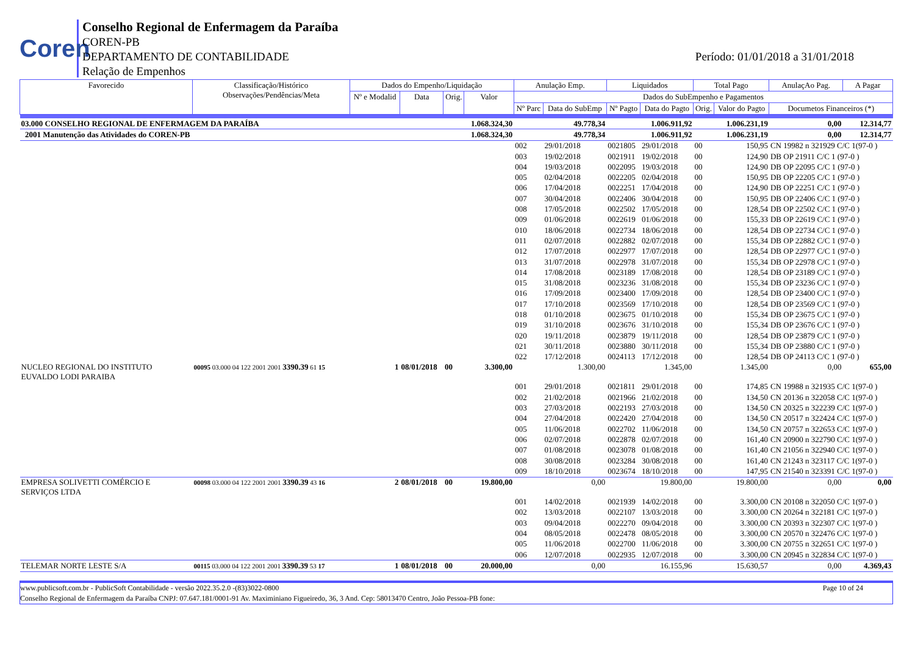Coren
Conselho Regional de Enfermagem da Paraíba
COREN-PB
DEPARTAMENTO DE CONTABILIDADE
Relação de Empenhos
Período: 01/01/2018 a 31/01/2018
| Favorecido | Classificação/Histórico Observações/Pendências/Meta | Dados do Empenho/Liquidação | | | | Anulação Emp. | | Liquidados | | Total Pago | | AnulaçAo Pag. | A Pagar |
| --- | --- | --- | --- | --- | --- | --- | --- | --- | --- | --- | --- | --- | --- |
| | | Nº e Modalid | Data | Orig. | Valor | Dados do SubEmpenho e Pagamentos | | | | | | | |
| | | | | | | Nº Parc | Data do SubEmp | Nº Pagto | Data do Pagto | Orig. | Valor do Pagto | Documetos Financeiros (*) | |
| 03.000 CONSELHO REGIONAL DE ENFERMAGEM DA PARAÍBA | | | | | 1.068.324,30 | 49.778,34 | | 1.006.911,92 | | 1.006.231,19 | | 0,00 | 12.314,77 |
| 2001 Manutenção das Atividades do COREN-PB | | | | | 1.068.324,30 | 49.778,34 | | 1.006.911,92 | | 1.006.231,19 | | 0,00 | 12.314,77 |
| | | | | | | 002 | 29/01/2018 | 0021805 | 29/01/2018 | 00 | 150,95 | CN 19982 n 321929 C/C 1(97-0 ) | |
| | | | | | | 003 | 19/02/2018 | 0021911 | 19/02/2018 | 00 | 124,90 | DB OP 21911 C/C 1 (97-0 ) | |
| | | | | | | 004 | 19/03/2018 | 0022095 | 19/03/2018 | 00 | 124,90 | DB OP 22095 C/C 1 (97-0 ) | |
| | | | | | | 005 | 02/04/2018 | 0022205 | 02/04/2018 | 00 | 150,95 | DB OP 22205 C/C 1 (97-0 ) | |
| | | | | | | 006 | 17/04/2018 | 0022251 | 17/04/2018 | 00 | 124,90 | DB OP 22251 C/C 1 (97-0 ) | |
| | | | | | | 007 | 30/04/2018 | 0022406 | 30/04/2018 | 00 | 150,95 | DB OP 22406 C/C 1 (97-0 ) | |
| | | | | | | 008 | 17/05/2018 | 0022502 | 17/05/2018 | 00 | 128,54 | DB OP 22502 C/C 1 (97-0 ) | |
| | | | | | | 009 | 01/06/2018 | 0022619 | 01/06/2018 | 00 | 155,33 | DB OP 22619 C/C 1 (97-0 ) | |
| | | | | | | 010 | 18/06/2018 | 0022734 | 18/06/2018 | 00 | 128,54 | DB OP 22734 C/C 1 (97-0 ) | |
| | | | | | | 011 | 02/07/2018 | 0022882 | 02/07/2018 | 00 | 155,34 | DB OP 22882 C/C 1 (97-0 ) | |
| | | | | | | 012 | 17/07/2018 | 0022977 | 17/07/2018 | 00 | 128,54 | DB OP 22977 C/C 1 (97-0 ) | |
| | | | | | | 013 | 31/07/2018 | 0022978 | 31/07/2018 | 00 | 155,34 | DB OP 22978 C/C 1 (97-0 ) | |
| | | | | | | 014 | 17/08/2018 | 0023189 | 17/08/2018 | 00 | 128,54 | DB OP 23189 C/C 1 (97-0 ) | |
| | | | | | | 015 | 31/08/2018 | 0023236 | 31/08/2018 | 00 | 155,34 | DB OP 23236 C/C 1 (97-0 ) | |
| | | | | | | 016 | 17/09/2018 | 0023400 | 17/09/2018 | 00 | 128,54 | DB OP 23400 C/C 1 (97-0 ) | |
| | | | | | | 017 | 17/10/2018 | 0023569 | 17/10/2018 | 00 | 128,54 | DB OP 23569 C/C 1 (97-0 ) | |
| | | | | | | 018 | 01/10/2018 | 0023675 | 01/10/2018 | 00 | 155,34 | DB OP 23675 C/C 1 (97-0 ) | |
| | | | | | | 019 | 31/10/2018 | 0023676 | 31/10/2018 | 00 | 155,34 | DB OP 23676 C/C 1 (97-0 ) | |
| | | | | | | 020 | 19/11/2018 | 0023879 | 19/11/2018 | 00 | 128,54 | DB OP 23879 C/C 1 (97-0 ) | |
| | | | | | | 021 | 30/11/2018 | 0023880 | 30/11/2018 | 00 | 155,34 | DB OP 23880 C/C 1 (97-0 ) | |
| | | | | | | 022 | 17/12/2018 | 0024113 | 17/12/2018 | 00 | 128,54 | DB OP 24113 C/C 1 (97-0 ) | |
| NUCLEO REGIONAL DO INSTITUTO EUVALDO LODI PARAIBA | 00095 03.000 04 122 2001 2001 3390.39 61 15 | 1 | 08/01/2018 | 00 | 3.300,00 | 1.300,00 | | 1.345,00 | | 1.345,00 | | 0,00 | 655,00 |
| | | | | | | 001 | 29/01/2018 | 0021811 | 29/01/2018 | 00 | 174,85 | CN 19988 n 321935 C/C 1(97-0 ) | |
| | | | | | | 002 | 21/02/2018 | 0021966 | 21/02/2018 | 00 | 134,50 | CN 20136 n 322058 C/C 1(97-0 ) | |
| | | | | | | 003 | 27/03/2018 | 0022193 | 27/03/2018 | 00 | 134,50 | CN 20325 n 322239 C/C 1(97-0 ) | |
| | | | | | | 004 | 27/04/2018 | 0022420 | 27/04/2018 | 00 | 134,50 | CN 20517 n 322424 C/C 1(97-0 ) | |
| | | | | | | 005 | 11/06/2018 | 0022702 | 11/06/2018 | 00 | 134,50 | CN 20757 n 322653 C/C 1(97-0 ) | |
| | | | | | | 006 | 02/07/2018 | 0022878 | 02/07/2018 | 00 | 161,40 | CN 20900 n 322790 C/C 1(97-0 ) | |
| | | | | | | 007 | 01/08/2018 | 0023078 | 01/08/2018 | 00 | 161,40 | CN 21056 n 322940 C/C 1(97-0 ) | |
| | | | | | | 008 | 30/08/2018 | 0023284 | 30/08/2018 | 00 | 161,40 | CN 21243 n 323117 C/C 1(97-0 ) | |
| | | | | | | 009 | 18/10/2018 | 0023674 | 18/10/2018 | 00 | 147,95 | CN 21540 n 323391 C/C 1(97-0 ) | |
| EMPRESA SOLIVETTI COMÉRCIO E SERVIÇOS LTDA | 00098 03.000 04 122 2001 2001 3390.39 43 16 | 2 | 08/01/2018 | 00 | 19.800,00 | 0,00 | | 19.800,00 | | 19.800,00 | | 0,00 | 0,00 |
| | | | | | | 001 | 14/02/2018 | 0021939 | 14/02/2018 | 00 | 3.300,00 | CN 20108 n 322050 C/C 1(97-0 ) | |
| | | | | | | 002 | 13/03/2018 | 0022107 | 13/03/2018 | 00 | 3.300,00 | CN 20264 n 322181 C/C 1(97-0 ) | |
| | | | | | | 003 | 09/04/2018 | 0022270 | 09/04/2018 | 00 | 3.300,00 | CN 20393 n 322307 C/C 1(97-0 ) | |
| | | | | | | 004 | 08/05/2018 | 0022478 | 08/05/2018 | 00 | 3.300,00 | CN 20570 n 322476 C/C 1(97-0 ) | |
| | | | | | | 005 | 11/06/2018 | 0022700 | 11/06/2018 | 00 | 3.300,00 | CN 20755 n 322651 C/C 1(97-0 ) | |
| | | | | | | 006 | 12/07/2018 | 0022935 | 12/07/2018 | 00 | 3.300,00 | CN 20945 n 322834 C/C 1(97-0 ) | |
| TELEMAR NORTE LESTE S/A | 00115 03.000 04 122 2001 2001 3390.39 53 17 | 1 | 08/01/2018 | 00 | 20.000,00 | 0,00 | | 16.155,96 | | 15.630,57 | | 0,00 | 4.369,43 |
www.publicsoft.com.br - PublicSoft Contabilidade - versão 2022.35.2.0 -(83)3022-0800 Page 10 of 24
Conselho Regional de Enfermagem da Paraíba CNPJ: 07.647.181/0001-91 Av. Maximiniano Figueiredo, 36, 3 And. Cep: 58013470 Centro, João Pessoa-PB fone: